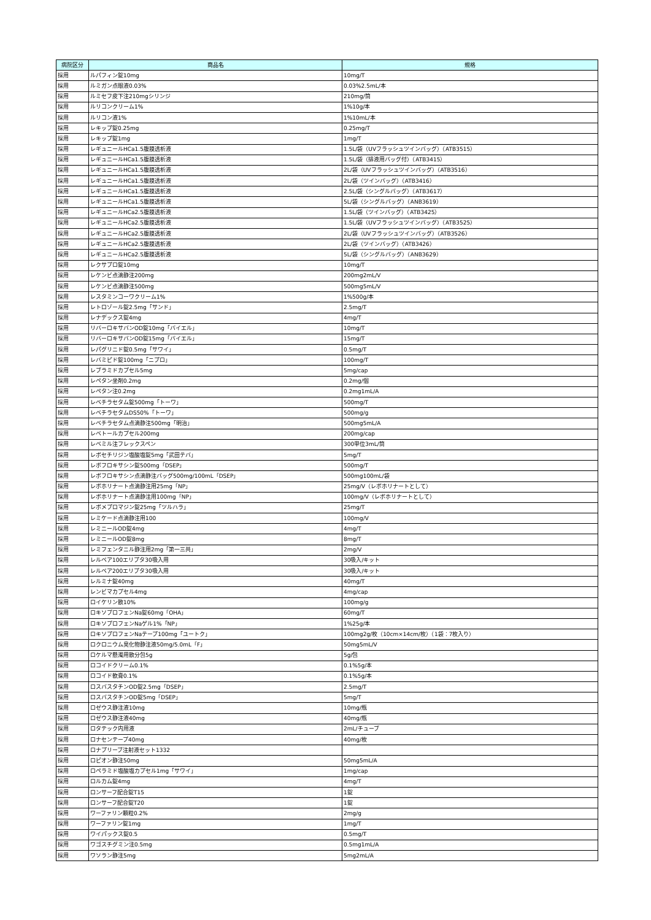| 病院区分 | 商品名 | 規格 |
| --- | --- | --- |
| 採用 | ルパフィン錠10mg | 10mg/T |
| 採用 | ルミガン点眼液0.03% | 0.03%2.5mL/本 |
| 採用 | ルミセフ皮下注210mgシリンジ | 210mg/筒 |
| 採用 | ルリコンクリーム1% | 1%10g/本 |
| 採用 | ルリコン液1% | 1%10mL/本 |
| 採用 | レキップ錠0.25mg | 0.25mg/T |
| 採用 | レキップ錠1mg | 1mg/T |
| 採用 | レギュニールHCa1.5腹膜透析液 | 1.5L/袋（UVフラッシュツインバッグ）（ATB3515） |
| 採用 | レギュニールHCa1.5腹膜透析液 | 1.5L/袋（排液用バッグ付）（ATB3415） |
| 採用 | レギュニールHCa1.5腹膜透析液 | 2L/袋（UVフラッシュツインバッグ）（ATB3516） |
| 採用 | レギュニールHCa1.5腹膜透析液 | 2L/袋（ツインバッグ）（ATB3416） |
| 採用 | レギュニールHCa1.5腹膜透析液 | 2.5L/袋（シングルバッグ）（ATB3617） |
| 採用 | レギュニールHCa1.5腹膜透析液 | 5L/袋（シングルバッグ）（ANB3619） |
| 採用 | レギュニールHCa2.5腹膜透析液 | 1.5L/袋（ツインバッグ）（ATB3425） |
| 採用 | レギュニールHCa2.5腹膜透析液 | 1.5L/袋（UVフラッシュツインバッグ）（ATB3525） |
| 採用 | レギュニールHCa2.5腹膜透析液 | 2L/袋（UVフラッシュツインバッグ）（ATB3526） |
| 採用 | レギュニールHCa2.5腹膜透析液 | 2L/袋（ツインバッグ）（ATB3426） |
| 採用 | レギュニールHCa2.5腹膜透析液 | 5L/袋（シングルバッグ）（ANB3629） |
| 採用 | レクサプロ錠10mg | 10mg/T |
| 採用 | レケンビ点滴静注200mg | 200mg2mL/V |
| 採用 | レケンビ点滴静注500mg | 500mg5mL/V |
| 採用 | レスタミンコーワクリーム1% | 1%500g/本 |
| 採用 | レトロゾール錠2.5mg「サンド」 | 2.5mg/T |
| 採用 | レナデックス錠4mg | 4mg/T |
| 採用 | リバーロキサバンOD錠10mg「バイエル」 | 10mg/T |
| 採用 | リバーロキサバンOD錠15mg「バイエル」 | 15mg/T |
| 採用 | レパグリニド錠0.5mg「サワイ」 | 0.5mg/T |
| 採用 | レバミピド錠100mg「ニプロ」 | 100mg/T |
| 採用 | レブラミドカプセル5mg | 5mg/cap |
| 採用 | レペタン坐剤0.2mg | 0.2mg/個 |
| 採用 | レペタン注0.2mg | 0.2mg1mL/A |
| 採用 | レベチラセタム錠500mg「トーワ」 | 500mg/T |
| 採用 | レベチラセタムDS50%「トーワ」 | 500mg/g |
| 採用 | レベチラセタム点滴静注500mg「明治」 | 500mg5mL/A |
| 採用 | レベトールカプセル200mg | 200mg/cap |
| 採用 | レベミル注フレックスペン | 300単位3mL/筒 |
| 採用 | レボセチリジン塩酸塩錠5mg「武田テバ」 | 5mg/T |
| 採用 | レボフロキサシン錠500mg「DSEP」 | 500mg/T |
| 採用 | レボフロキサシン点滴静注バッグ500mg/100mL「DSEP」 | 500mg100mL/袋 |
| 採用 | レボホリナート点滴静注用25mg「NP」 | 25mg/V（レボホリナートとして） |
| 採用 | レボホリナート点滴静注用100mg「NP」 | 100mg/V（レボホリナートとして） |
| 採用 | レボメプロマジン錠25mg「ツルハラ」 | 25mg/T |
| 採用 | レミケード点滴静注用100 | 100mg/V |
| 採用 | レミニールOD錠4mg | 4mg/T |
| 採用 | レミニールOD錠8mg | 8mg/T |
| 採用 | レミフェンタニル静注用2mg「第一三共」 | 2mg/V |
| 採用 | レルベア100エリプタ30吸入用 | 30吸入/キット |
| 採用 | レルベア200エリプタ30吸入用 | 30吸入/キット |
| 採用 | レルミナ錠40mg | 40mg/T |
| 採用 | レンビマカプセル4mg | 4mg/cap |
| 採用 | ロイケリン散10% | 100mg/g |
| 採用 | ロキソプロフェンNa錠60mg「OHA」 | 60mg/T |
| 採用 | ロキソプロフェンNaゲル1%「NP」 | 1%25g/本 |
| 採用 | ロキソプロフェンNaテープ100mg「ユートク」 | 100mg2g/枚（10cm×14cm/枚）（1袋：7枚入り） |
| 採用 | ロクロニウム臭化物静注液50mg/5.0mL「F」 | 50mg5mL/V |
| 採用 | ロケルマ懸濁用散分包5g | 5g/包 |
| 採用 | ロコイドクリーム0.1% | 0.1%5g/本 |
| 採用 | ロコイド軟膏0.1% | 0.1%5g/本 |
| 採用 | ロスバスタチンOD錠2.5mg「DSEP」 | 2.5mg/T |
| 採用 | ロスバスタチンOD錠5mg「DSEP」 | 5mg/T |
| 採用 | ロゼウス静注液10mg | 10mg/瓶 |
| 採用 | ロゼウス静注液40mg | 40mg/瓶 |
| 採用 | ロタテック内用液 | 2mL/チューブ |
| 採用 | ロナセンテープ40mg | 40mg/枚 |
| 採用 | ロナプリーブ注射液セット1332 | |
| 採用 | ロピオン静注50mg | 50mg5mL/A |
| 採用 | ロペラミド塩酸塩カプセル1mg「サワイ」 | 1mg/cap |
| 採用 | ロルカム錠4mg | 4mg/T |
| 採用 | ロンサーフ配合錠T15 | 1錠 |
| 採用 | ロンサーフ配合錠T20 | 1錠 |
| 採用 | ワーファリン顆粒0.2% | 2mg/g |
| 採用 | ワーファリン錠1mg | 1mg/T |
| 採用 | ワイパックス錠0.5 | 0.5mg/T |
| 採用 | ワゴスチグミン注0.5mg | 0.5mg1mL/A |
| 採用 | ワソラン静注5mg | 5mg2mL/A |